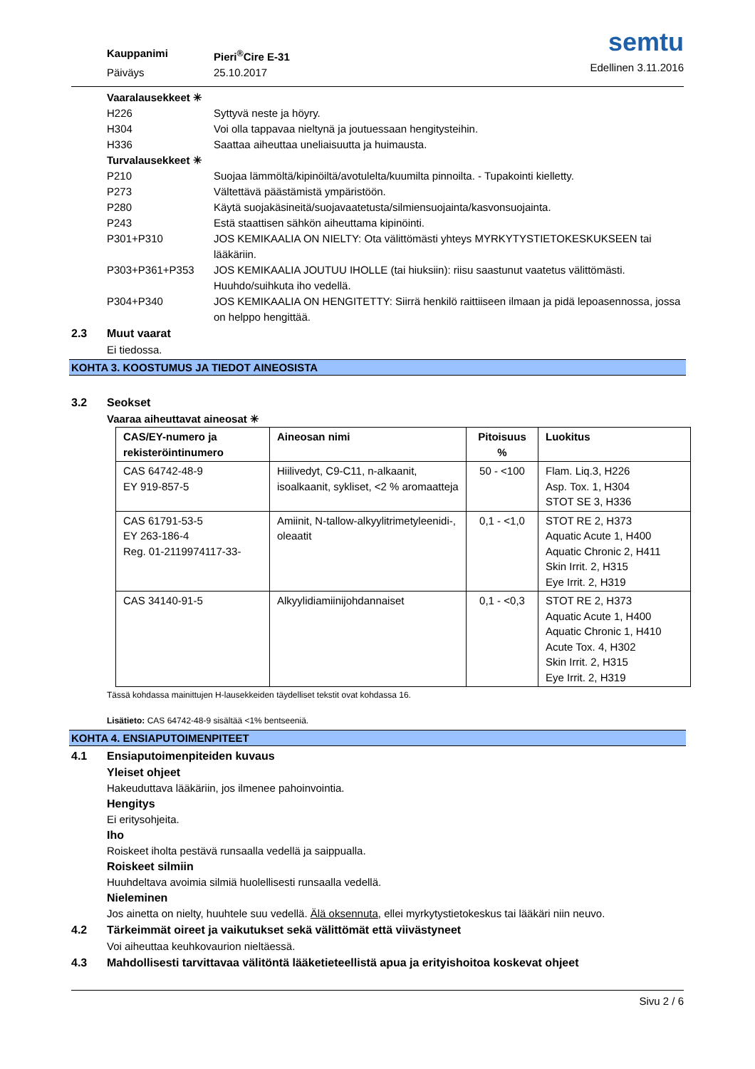Kauppanimi Pieri<sup>®</sup>Cire E-31
Päiväys 25.10.2017
semtu
Edellinen 3.11.2016
Vaaralausekkeet ✳
H226 Syttyvä neste ja höyry.
H304 Voi olla tappavaa nieltynä ja joutuessaan hengitysteihin.
H336 Saattaa aiheuttaa uneliaisuutta ja huimausta.
Turvalausekkeet ✳
P210 Suojaa lämmöltä/kipinöiltä/avotulelta/kuumilta pinnoilta. - Tupakointi kielletty.
P273 Vältettävä päästämistä ympäristöön.
P280 Käytä suojakäsineitä/suojavaatetusta/silmiensuojainta/kasvonsuojainta.
P243 Estä staattisen sähkön aiheuttama kipinöinti.
P301+P310 JOS KEMIKAALIA ON NIELTY: Ota välittömästi yhteys MYRKYTYSTIETOKESKUKSEEN tai lääkäriin.
P303+P361+P353 JOS KEMIKAALIA JOUTUU IHOLLE (tai hiuksiin): riisu saastunut vaatetus välittömästi. Huuhdo/suihkuta iho vedellä.
P304+P340 JOS KEMIKAALIA ON HENGITETTY: Siirrä henkilö raittiiseen ilmaan ja pidä lepoasennossa, jossa on helppo hengittää.
2.3 Muut vaarat
Ei tiedossa.
KOHTA 3. KOOSTUMUS JA TIEDOT AINEOSISTA
3.2 Seokset
Vaaraa aiheuttavat aineosat ✳
| CAS/EY-numero ja rekisteröintinumero | Aineosan nimi | Pitoisuus % | Luokitus |
| --- | --- | --- | --- |
| CAS 64742-48-9 EY 919-857-5 | Hiilivedyt, C9-C11, n-alkaanit, isoalkaanit, sykliset, <2 % aromaatteja | 50 - <100 | Flam. Liq.3, H226 Asp. Tox. 1, H304 STOT SE 3, H336 |
| CAS 61791-53-5 EY 263-186-4 Reg. 01-2119974117-33- | Amiinit, N-tallow-alkyylitrimetyleenidi-, oleaatit | 0,1 - <1,0 | STOT RE 2, H373 Aquatic Acute 1, H400 Aquatic Chronic 2, H411 Skin Irrit. 2, H315 Eye Irrit. 2, H319 |
| CAS 34140-91-5 | Alkyylidiamiinijohdannaiset | 0,1 - <0,3 | STOT RE 2, H373 Aquatic Acute 1, H400 Aquatic Chronic 1, H410 Acute Tox. 4, H302 Skin Irrit. 2, H315 Eye Irrit. 2, H319 |
Tässä kohdassa mainittujen H-lausekkeiden täydelliset tekstit ovat kohdassa 16.
Lisätieto: CAS 64742-48-9 sisältää <1% bentseeniä.
KOHTA 4. ENSIAPUTOIMENPITEET
4.1 Ensiaputoimenpiteiden kuvaus
Yleiset ohjeet
Hakeuduttava lääkäriin, jos ilmenee pahoinvointia.
Hengitys
Ei eritysohjeita.
Iho
Roiskeet iholta pestävä runsaalla vedellä ja saippualla.
Roiskeet silmiin
Huuhdeltava avoimia silmiä huolellisesti runsaalla vedellä.
Nieleminen
Jos ainetta on nielty, huuhtele suu vedellä. Älä oksennuta, ellei myrkytystietokeskus tai lääkäri niin neuvo.
4.2 Tärkeimmät oireet ja vaikutukset sekä välittömät että viivästyneet
Voi aiheuttaa keuhkovaurion nieltäessä.
4.3 Mahdollisesti tarvittavaa välitöntä lääketieteellistä apua ja erityishoitoa koskevat ohjeet
Sivu 2 / 6